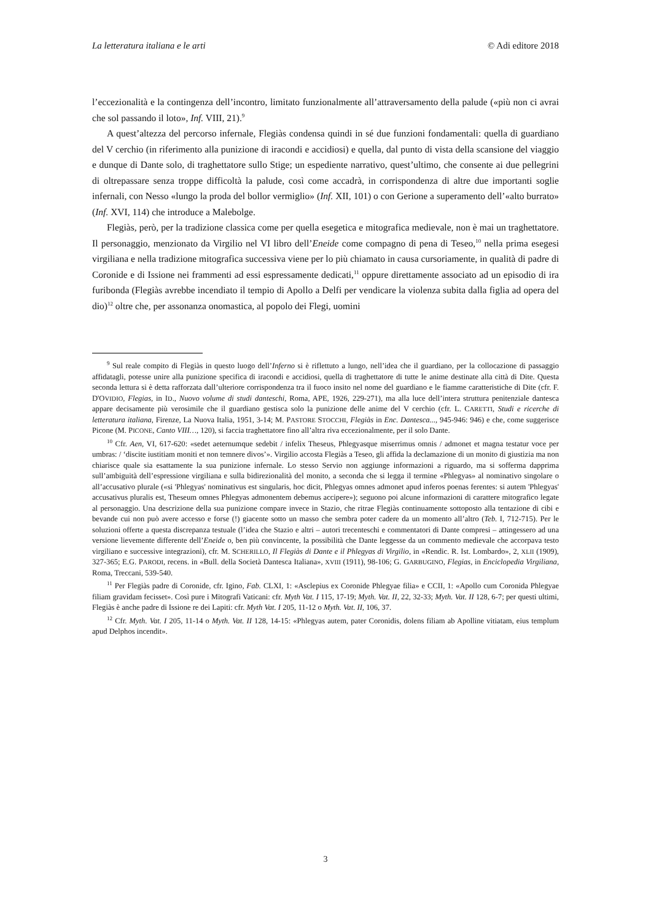La letteratura italiana e le arti © Adi editore 2018
l’eccezionalità e la contingenza dell’incontro, limitato funzionalmente all’attraversamento della palude («più non ci avrai che sol passando il loto», Inf. VIII, 21).<sup>9</sup>
A quest’altezza del percorso infernale, Flegiàs condensa quindi in sé due funzioni fondamentali: quella di guardiano del V cerchio (in riferimento alla punizione di iracondi e accidiosi) e quella, dal punto di vista della scansione del viaggio e dunque di Dante solo, di traghettatore sullo Stige; un espediente narrativo, quest’ultimo, che consente ai due pellegrini di oltrepassare senza troppe difficoltà la palude, così come accadrà, in corrispondenza di altre due importanti soglie infernali, con Nesso «lungo la proda del bollor vermiglio» (Inf. XII, 101) o con Gerione a superamento dell’«alto burrato» (Inf. XVI, 114) che introduce a Malebolge.
Flegiàs, però, per la tradizione classica come per quella esegetica e mitografica medievale, non è mai un traghettatore. Il personaggio, menzionato da Virgilio nel VI libro dell’Eneide come compagno di pena di Teseo,<sup>10</sup> nella prima esegesi virgiliana e nella tradizione mitografica successiva viene per lo più chiamato in causa cursoriamente, in qualità di padre di Coronide e di Issione nei frammenti ad essi espressamente dedicati,<sup>11</sup> oppure direttamente associato ad un episodio di ira furibonda (Flegiàs avrebbe incendiato il tempio di Apollo a Delfi per vendicare la violenza subita dalla figlia ad opera del dio)<sup>12</sup> oltre che, per assonanza onomastica, al popolo dei Flegi, uomini
<sup>9</sup> Sul reale compito di Flegiàs in questo luogo dell’Inferno si è riflettuto a lungo, nell’idea che il guardiano, per la collocazione di passaggio affidatagli, potesse unire alla punizione specifica di iracondi e accidiosi, quella di traghettatore di tutte le anime destinate alla città di Dite. Questa seconda lettura si è detta rafforzata dall’ulteriore corrispondenza tra il fuoco insito nel nome del guardiano e le fiamme caratteristiche di Dite (cfr. F. D'OVIDIO, Flegias, in ID., Nuovo volume di studi danteschi, Roma, APE, 1926, 229-271), ma alla luce dell’intera struttura penitenziale dantesca appare decisamente più verosimile che il guardiano gestisca solo la punizione delle anime del V cerchio (cfr. L. CARETTI, Studi e ricerche di letteratura italiana, Firenze, La Nuova Italia, 1951, 3-14; M. PASTORE STOCCHI, Flegiàs in Enc. Dantesca..., 945-946: 946) e che, come suggerisce Picone (M. PICONE, Canto VIII…, 120), si faccia traghettatore fino all’altra riva eccezionalmente, per il solo Dante.
<sup>10</sup> Cfr. Aen, VI, 617-620: «sedet aeternumque sedebit / infelix Theseus, Phlegyasque miserrimus omnis / admonet et magna testatur voce per umbras: / ‘discite iustitiam moniti et non temnere divos’». Virgilio accosta Flegiàs a Teseo, gli affida la declamazione di un monito di giustizia ma non chiarisce quale sia esattamente la sua punizione infernale. Lo stesso Servio non aggiunge informazioni a riguardo, ma si sofferma dapprima sull’ambiguità dell’espressione virgiliana e sulla bidirezionalità del monito, a seconda che si legga il termine «Phlegyas» al nominativo singolare o all’accusativo plurale («si 'Phlegyas' nominativus est singularis, hoc dicit, Phlegyas omnes admonet apud inferos poenas ferentes: si autem 'Phlegyas' accusativus pluralis est, Theseum omnes Phlegyas admonentem debemus accipere»); seguono poi alcune informazioni di carattere mitografico legate al personaggio. Una descrizione della sua punizione compare invece in Stazio, che ritrae Flegiàs continuamente sottoposto alla tentazione di cibi e bevande cui non può avere accesso e forse (!) giacente sotto un masso che sembra poter cadere da un momento all’altro (Teb. I, 712-715). Per le soluzioni offerte a questa discrepanza testuale (l’idea che Stazio e altri – autori trecenteschi e commentatori di Dante compresi – attingessero ad una versione lievemente differente dell’Eneide o, ben più convincente, la possibilità che Dante leggesse da un commento medievale che accorpava testo virgiliano e successive integrazioni), cfr. M. SCHERILLO, Il Flegiàs di Dante e il Phlegyas di Virgilio, in «Rendic. R. Ist. Lombardo», 2, XLII (1909), 327-365; E.G. PARODI, recens. in «Bull. della Società Dantesca Italiana», XVIII (1911), 98-106; G. GARBUGINO, Flegias, in Enciclopedia Virgiliana, Roma, Treccani, 539-540.
<sup>11</sup> Per Flegiàs padre di Coronide, cfr. Igino, Fab. CLXI, 1: «Asclepius ex Coronide Phlegyae filia» e CCII, 1: «Apollo cum Coronida Phlegyae filiam gravidam fecisset». Così pure i Mitografi Vaticani: cfr. Myth Vat. I 115, 17-19; Myth. Vat. II, 22, 32-33; Myth. Vat. II 128, 6-7; per questi ultimi, Flegiàs è anche padre di Issione re dei Lapiti: cfr. Myth Vat. I 205, 11-12 o Myth. Vat. II, 106, 37.
<sup>12</sup> Cfr. Myth. Vat. I 205, 11-14 o Myth. Vat. II 128, 14-15: «Phlegyas autem, pater Coronidis, dolens filiam ab Apolline vitiatam, eius templum apud Delphos incendit».
3